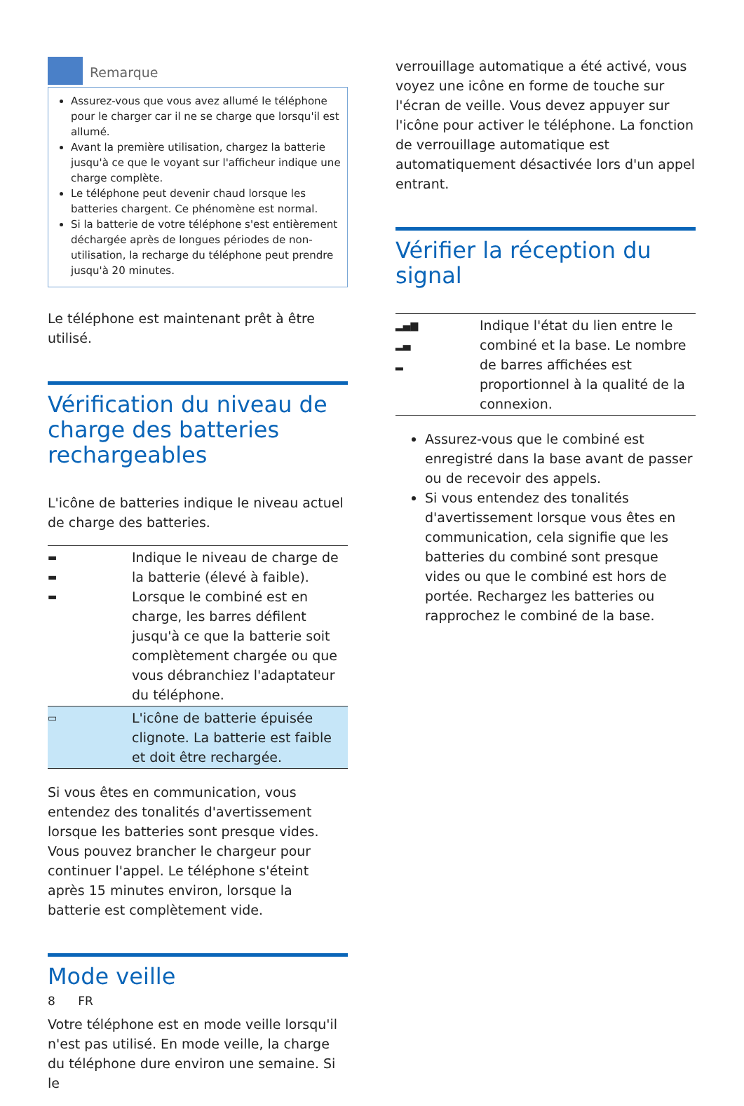Remarque
Assurez-vous que vous avez allumé le téléphone pour le charger car il ne se charge que lorsqu'il est allumé.
Avant la première utilisation, chargez la batterie jusqu'à ce que le voyant sur l'afficheur indique une charge complète.
Le téléphone peut devenir chaud lorsque les batteries chargent. Ce phénomène est normal.
Si la batterie de votre téléphone s'est entièrement déchargée après de longues périodes de non-utilisation, la recharge du téléphone peut prendre jusqu'à 20 minutes.
Le téléphone est maintenant prêt à être utilisé.
Vérification du niveau de charge des batteries rechargeables
L'icône de batteries indique le niveau actuel de charge des batteries.
| ▬ ▬ ▬ | Indique le niveau de charge de la batterie (élevé à faible). Lorsque le combiné est en charge, les barres défilent jusqu'à ce que la batterie soit complètement chargée ou que vous débranchiez l'adaptateur du téléphone. |
| ▭ | L'icône de batterie épuisée clignote. La batterie est faible et doit être rechargée. |
Si vous êtes en communication, vous entendez des tonalités d'avertissement lorsque les batteries sont presque vides. Vous pouvez brancher le chargeur pour continuer l'appel. Le téléphone s'éteint après 15 minutes environ, lorsque la batterie est complètement vide.
Mode veille
Votre téléphone est en mode veille lorsqu'il n'est pas utilisé. En mode veille, la charge du téléphone dure environ une semaine. Si le
verrouillage automatique a été activé, vous voyez une icône en forme de touche sur l'écran de veille. Vous devez appuyer sur l'icône pour activer le téléphone. La fonction de verrouillage automatique est automatiquement désactivée lors d'un appel entrant.
Vérifier la réception du signal
| ▂▄▆ ▂▄ ▂ | Indique l'état du lien entre le combiné et la base. Le nombre de barres affichées est proportionnel à la qualité de la connexion. |
Assurez-vous que le combiné est enregistré dans la base avant de passer ou de recevoir des appels.
Si vous entendez des tonalités d'avertissement lorsque vous êtes en communication, cela signifie que les batteries du combiné sont presque vides ou que le combiné est hors de portée. Rechargez les batteries ou rapprochez le combiné de la base.
8 FR